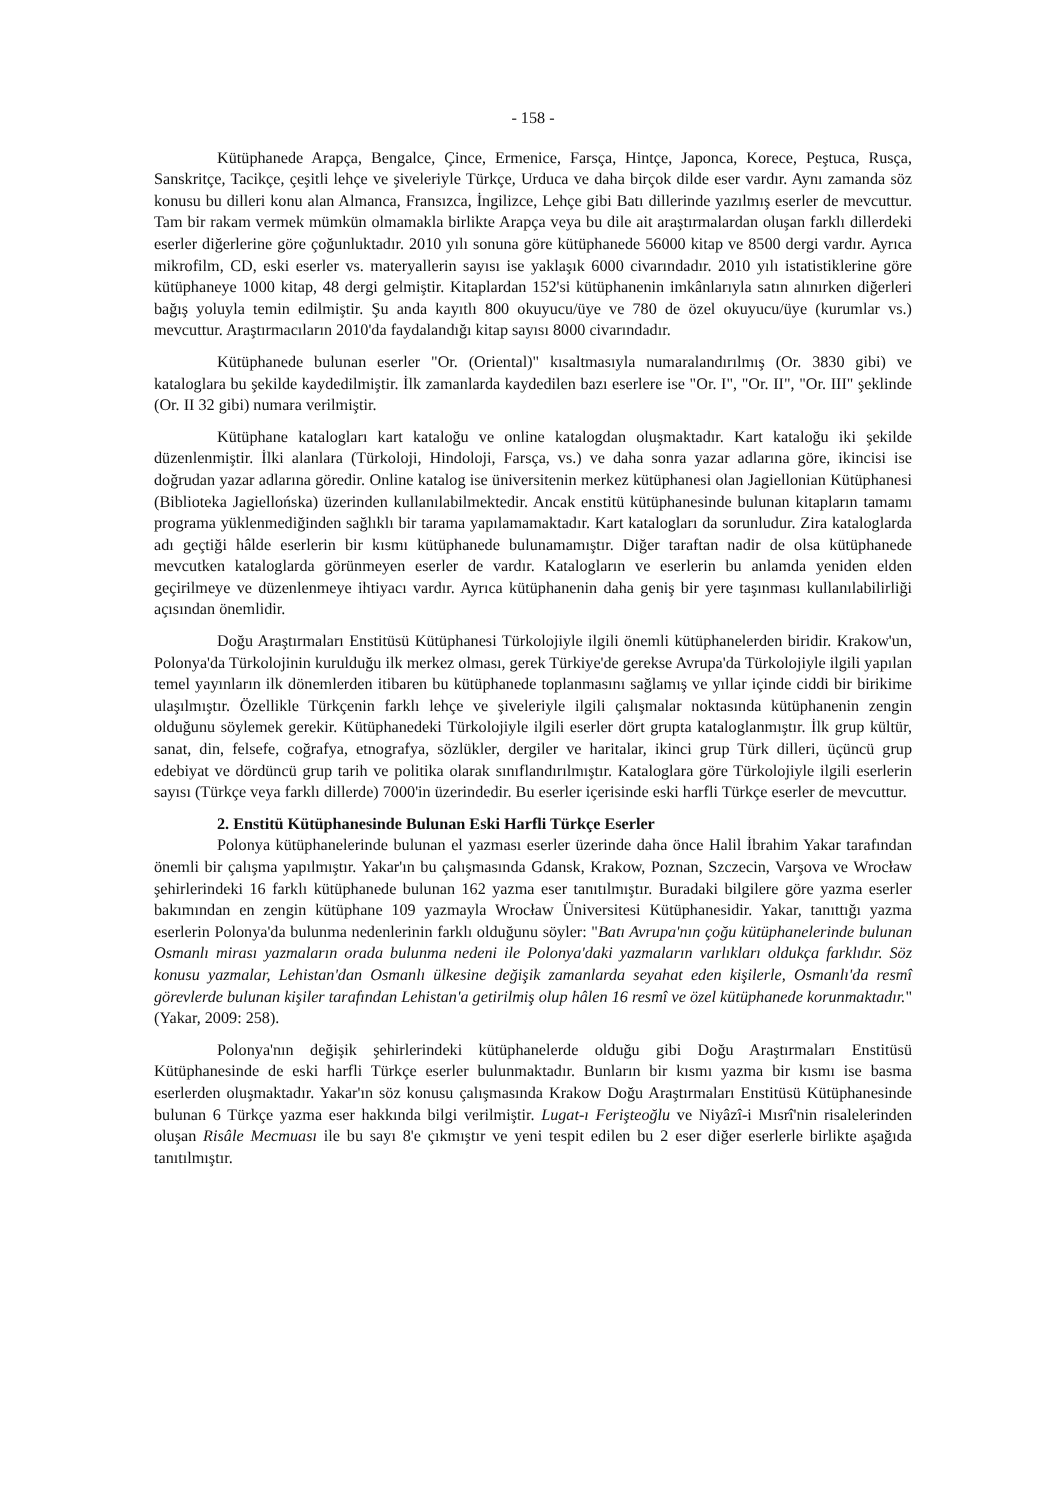- 158 -
Kütüphanede Arapça, Bengalce, Çince, Ermenice, Farsça, Hintçe, Japonca, Korece, Peştuca, Rusça, Sanskritçe, Tacikçe, çeşitli lehçe ve şiveleriyle Türkçe, Urduca ve daha birçok dilde eser vardır. Aynı zamanda söz konusu bu dilleri konu alan Almanca, Fransızca, İngilizce, Lehçe gibi Batı dillerinde yazılmış eserler de mevcuttur. Tam bir rakam vermek mümkün olmamakla birlikte Arapça veya bu dile ait araştırmalardan oluşan farklı dillerdeki eserler diğerlerine göre çoğunluktadır. 2010 yılı sonuna göre kütüphanede 56000 kitap ve 8500 dergi vardır. Ayrıca mikrofilm, CD, eski eserler vs. materyallerin sayısı ise yaklaşık 6000 civarındadır. 2010 yılı istatistiklerine göre kütüphaneye 1000 kitap, 48 dergi gelmiştir. Kitaplardan 152'si kütüphanenin imkânlarıyla satın alınırken diğerleri bağış yoluyla temin edilmiştir. Şu anda kayıtlı 800 okuyucu/üye ve 780 de özel okuyucu/üye (kurumlar vs.) mevcuttur. Araştırmacıların 2010'da faydalandığı kitap sayısı 8000 civarındadır.
Kütüphanede bulunan eserler "Or. (Oriental)" kısaltmasıyla numaralandırılmış (Or. 3830 gibi) ve kataloglara bu şekilde kaydedilmiştir. İlk zamanlarda kaydedilen bazı eserlere ise "Or. I", "Or. II", "Or. III" şeklinde (Or. II 32 gibi) numara verilmiştir.
Kütüphane katalogları kart kataloğu ve online katalogdan oluşmaktadır. Kart kataloğu iki şekilde düzenlenmiştir. İlki alanlara (Türkoloji, Hindoloji, Farsça, vs.) ve daha sonra yazar adlarına göre, ikincisi ise doğrudan yazar adlarına göredir. Online katalog ise üniversitenin merkez kütüphanesi olan Jagiellonian Kütüphanesi (Biblioteka Jagiellońska) üzerinden kullanılabilmektedir. Ancak enstitü kütüphanesinde bulunan kitapların tamamı programa yüklenmediğinden sağlıklı bir tarama yapılamamaktadır. Kart katalogları da sorunludur. Zira kataloglarda adı geçtiği hâlde eserlerin bir kısmı kütüphanede bulunamamıştır. Diğer taraftan nadir de olsa kütüphanede mevcutken kataloglarda görünmeyen eserler de vardır. Katalogların ve eserlerin bu anlamda yeniden elden geçirilmeye ve düzenlenmeye ihtiyacı vardır. Ayrıca kütüphanenin daha geniş bir yere taşınması kullanılabilirliği açısından önemlidir.
Doğu Araştırmaları Enstitüsü Kütüphanesi Türkolojiyle ilgili önemli kütüphanelerden biridir. Krakow'un, Polonya'da Türkolojinin kurulduğu ilk merkez olması, gerek Türkiye'de gerekse Avrupa'da Türkolojiyle ilgili yapılan temel yayınların ilk dönemlerden itibaren bu kütüphanede toplanmasını sağlamış ve yıllar içinde ciddi bir birikime ulaşılmıştır. Özellikle Türkçenin farklı lehçe ve şiveleriyle ilgili çalışmalar noktasında kütüphanenin zengin olduğunu söylemek gerekir. Kütüphanedeki Türkolojiyle ilgili eserler dört grupta kataloglanmıştır. İlk grup kültür, sanat, din, felsefe, coğrafya, etnografya, sözlükler, dergiler ve haritalar, ikinci grup Türk dilleri, üçüncü grup edebiyat ve dördüncü grup tarih ve politika olarak sınıflandırılmıştır. Kataloglara göre Türkolojiyle ilgili eserlerin sayısı (Türkçe veya farklı dillerde) 7000'in üzerindedir. Bu eserler içerisinde eski harfli Türkçe eserler de mevcuttur.
2. Enstitü Kütüphanesinde Bulunan Eski Harfli Türkçe Eserler
Polonya kütüphanelerinde bulunan el yazması eserler üzerinde daha önce Halil İbrahim Yakar tarafından önemli bir çalışma yapılmıştır. Yakar'ın bu çalışmasında Gdansk, Krakow, Poznan, Szczecin, Varşova ve Wrocław şehirlerindeki 16 farklı kütüphanede bulunan 162 yazma eser tanıtılmıştır. Buradaki bilgilere göre yazma eserler bakımından en zengin kütüphane 109 yazmayla Wrocław Üniversitesi Kütüphanesidir. Yakar, tanıttığı yazma eserlerin Polonya'da bulunma nedenlerinin farklı olduğunu söyler: "Batı Avrupa'nın çoğu kütüphanelerinde bulunan Osmanlı mirası yazmaların orada bulunma nedeni ile Polonya'daki yazmaların varlıkları oldukça farklıdır. Söz konusu yazmalar, Lehistan'dan Osmanlı ülkesine değişik zamanlarda seyahat eden kişilerle, Osmanlı'da resmî görevlerde bulunan kişiler tarafından Lehistan'a getirilmiş olup hâlen 16 resmî ve özel kütüphanede korunmaktadır." (Yakar, 2009: 258).
Polonya'nın değişik şehirlerindeki kütüphanelerde olduğu gibi Doğu Araştırmaları Enstitüsü Kütüphanesinde de eski harfli Türkçe eserler bulunmaktadır. Bunların bir kısmı yazma bir kısmı ise basma eserlerden oluşmaktadır. Yakar'ın söz konusu çalışmasında Krakow Doğu Araştırmaları Enstitüsü Kütüphanesinde bulunan 6 Türkçe yazma eser hakkında bilgi verilmiştir. Lugat-ı Ferişteoğlu ve Niyâzî-i Mısrî'nin risalelerinden oluşan Risâle Mecmuası ile bu sayı 8'e çıkmıştır ve yeni tespit edilen bu 2 eser diğer eserlerle birlikte aşağıda tanıtılmıştır.